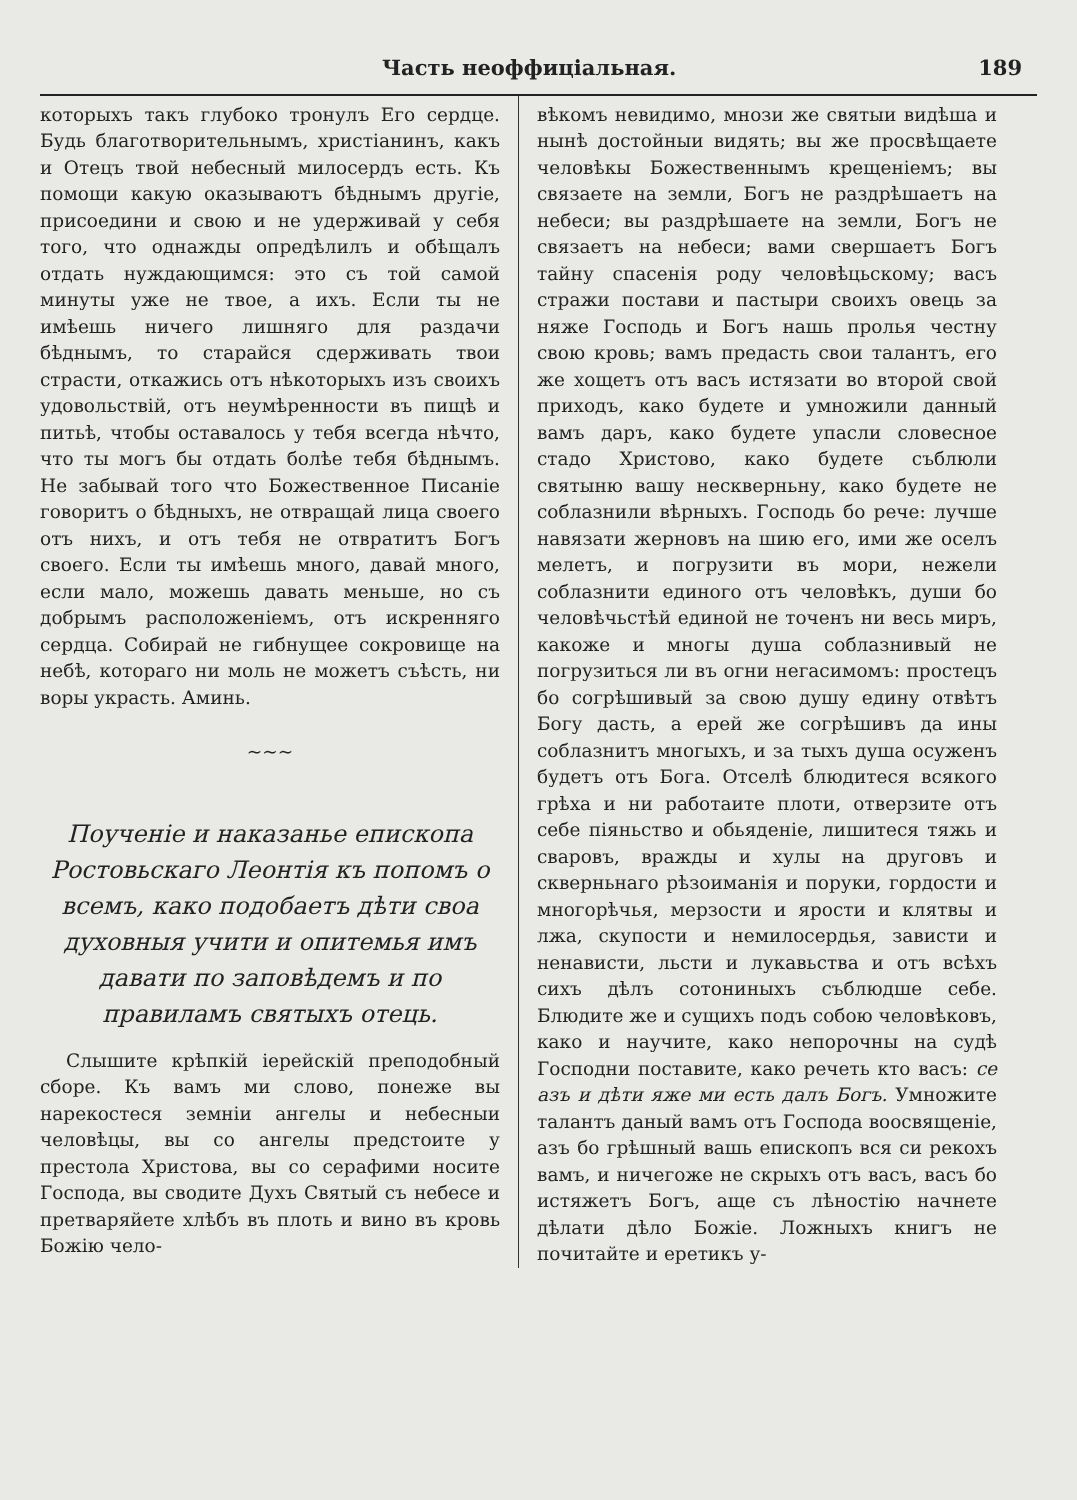Часть неоффиціальная. 189
которыхъ такъ глубоко тронулъ Его сердце. Будь благотворительнымъ, христіанинъ, какъ и Отецъ твой небесный милосердъ есть. Къ помощи какую оказываютъ бѣднымъ другіе, присоедини и свою и не удерживай у себя того, что однажды опредѣлилъ и обѣщалъ отдать нуждающимся: это съ той самой минуты уже не твое, а ихъ. Если ты не имѣешь ничего лишняго для раздачи бѣднымъ, то старайся сдерживать твои страсти, откажись отъ нѣкоторыхъ изъ своихъ удовольствій, отъ неумѣренности въ пищѣ и питьѣ, чтобы оставалось у тебя всегда нѣчто, что ты могъ бы отдать болѣе тебя бѣднымъ. Не забывай того что Божественное Писаніе говоритъ о бѣдныхъ, не отвращай лица своего отъ нихъ, и отъ тебя не отвратитъ Богъ своего. Если ты имѣешь много, давай много, если мало, можешь давать меньше, но съ добрымъ расположеніемъ, отъ искренняго сердца. Собирай не гибнущее сокровище на небѣ, котораго ни моль не можетъ съѣсть, ни воры украсть. Аминь.
~~~
Поученіе и наказанье епископа Ростовьскаго Леонтія къ попомъ о всемъ, како подобаетъ дѣти своа духовныя учити и опитемья имъ давати по заповѣдемъ и по правиламъ святыхъ отець.
Слышите крѣпкій іерейскій преподобный сборе. Къ вамъ ми слово, понеже вы нарекостеся земніи ангелы и небесныи человѣцы, вы со ангелы предстоите у престола Христова, вы со серафими носите Господа, вы сводите Духъ Святый съ небесе и претваряйете хлѣбъ въ плоть и вино въ кровь Божію чело-
вѣкомъ невидимо, мнози же святыи видѣша и нынѣ достойныи видять; вы же просвѣщаете человѣкы Божественнымъ крещеніемъ; вы связаете на земли, Богъ не раздрѣшаетъ на небеси; вы раздрѣшаете на земли, Богъ не связаетъ на небеси; вами свершаетъ Богъ тайну спасенія роду человѣцьскому; васъ стражи постави и пастыри своихъ овець за няже Господь и Богъ нашь пролья честну свою кровь; вамъ предасть свои талантъ, его же хощетъ отъ васъ истязати во второй свой приходъ, како будете и умножили данный вамъ даръ, како будете упасли словесное стадо Христово, како будете съблюли святыню вашу нескверньну, како будете не соблазнили вѣрныхъ. Господь бо рече: лучше навязати жерновъ на шию его, ими же оселъ мелетъ, и погрузити въ мори, нежели соблазнити единого отъ человѣкъ, души бо человѣчьстѣй единой не точенъ ни весь миръ, какоже и многы душа соблазнивый не погрузиться ли въ огни негасимомъ: простецъ бо согрѣшивый за свою душу едину отвѣтъ Богу дасть, а ерей же согрѣшивъ да ины соблазнитъ многыхъ, и за тыхъ душа осуженъ будетъ отъ Бога. Отселѣ блюдитеся всякого грѣха и ни работаите плоти, отверзите отъ себе піяньство и обьяденіе, лишитеся тяжь и сваровъ, вражды и хулы на друговъ и скверньнагo рѣзоиманія и поруки, гордости и многорѣчья, мерзости и ярости и клятвы и лжа, скупости и немилосердья, зависти и ненависти, льсти и лукавьства и отъ всѣхъ сихъ дѣлъ сотониныхъ съблюдше себе. Блюдите же и сущихъ подъ собою человѣковъ, како и научите, како непорочны на судѣ Господни поставите, како речеть кто васъ: се азъ и дѣти яже ми есть далъ Богъ. Умножите талантъ даный вамъ отъ Господа воосвященіе, азъ бо грѣшный вашь епископъ вся си рекохъ вамъ, и ничегоже не скрыхъ отъ васъ, васъ бо истяжетъ Богъ, аще съ лѣностію начнете дѣлати дѣло Божіе. Ложныхъ книгъ не почитайте и еретикъ у-